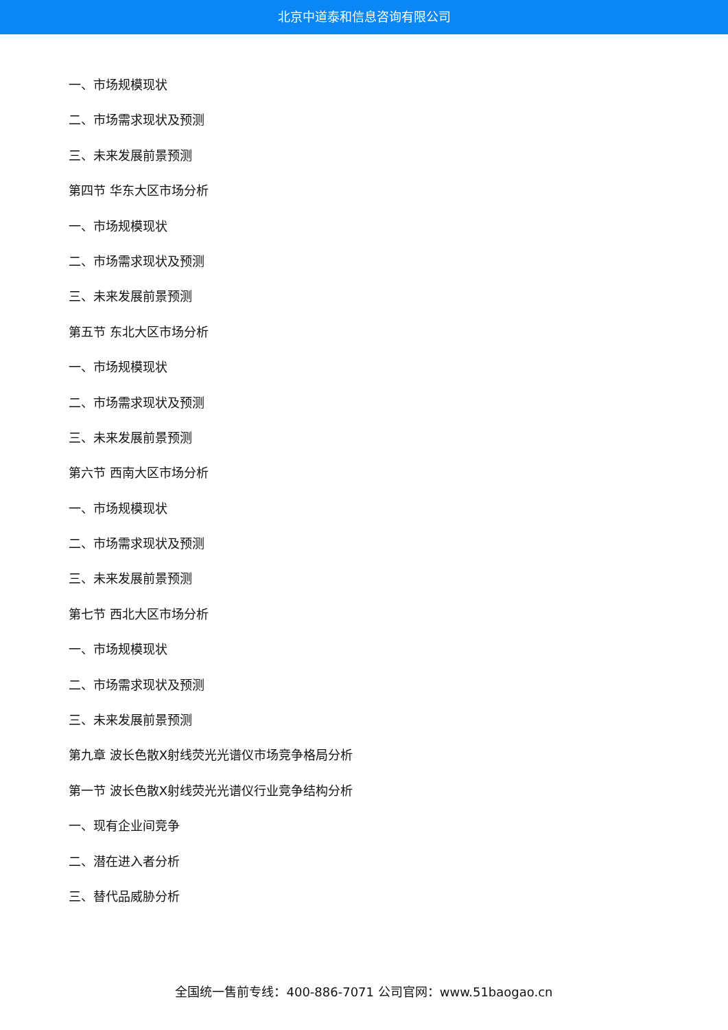北京中道泰和信息咨询有限公司
一、市场规模现状
二、市场需求现状及预测
三、未来发展前景预测
第四节 华东大区市场分析
一、市场规模现状
二、市场需求现状及预测
三、未来发展前景预测
第五节 东北大区市场分析
一、市场规模现状
二、市场需求现状及预测
三、未来发展前景预测
第六节 西南大区市场分析
一、市场规模现状
二、市场需求现状及预测
三、未来发展前景预测
第七节 西北大区市场分析
一、市场规模现状
二、市场需求现状及预测
三、未来发展前景预测
第九章 波长色散X射线荧光光谱仪市场竞争格局分析
第一节 波长色散X射线荧光光谱仪行业竞争结构分析
一、现有企业间竞争
二、潜在进入者分析
三、替代品威胁分析
全国统一售前专线：400-886-7071 公司官网：www.51baogao.cn